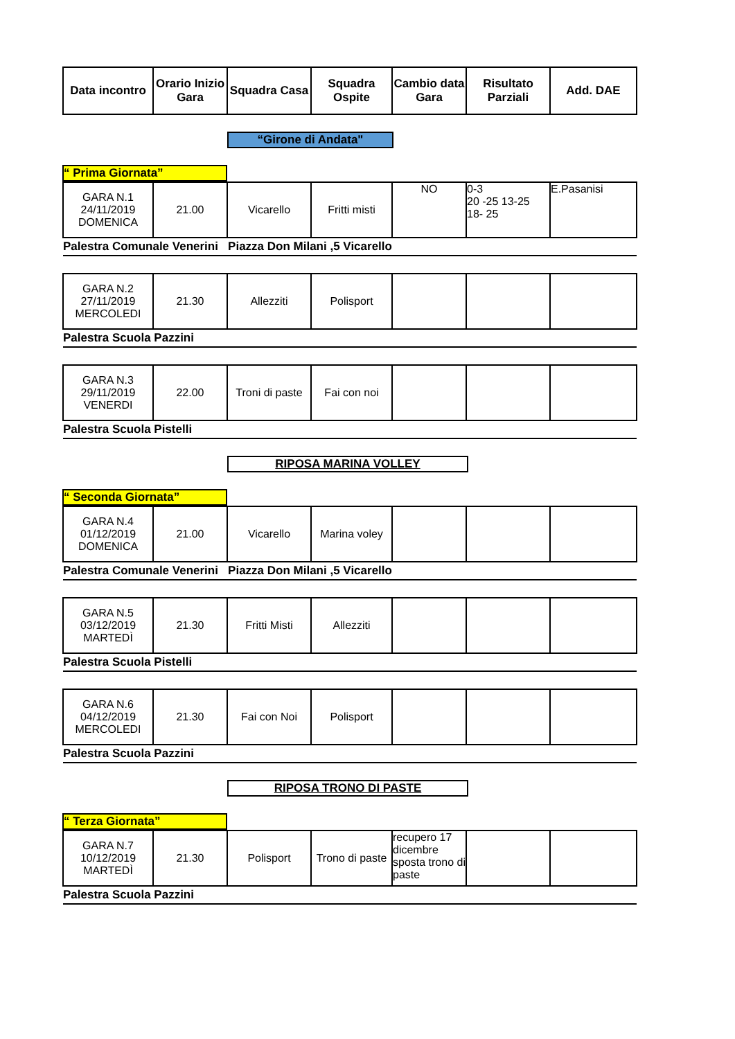| Data incontro | Orario Inizio Gara | Squadra Casa | Squadra Ospite | Cambio data Gara | Risultato Parziali | Add. DAE |
| --- | --- | --- | --- | --- | --- | --- |
“Girone di Andata"
“ Prima Giornata”
| GARA N.1 24/11/2019 DOMENICA | 21.00 | Vicarello | Fritti misti | NO | 0-3 20 -25 13-25 18- 25 | E.Pasanisi |
| Palestra Comunale Venerini Piazza Don Milani ,5 Vicarello | | | | | | |
| GARA N.2 27/11/2019 MERCOLEDI | 21.30 | Allezziti | Polisport | | | |
| Palestra Scuola Pazzini | | | | | | |
| GARA N.3 29/11/2019 VENERDI | 22.00 | Troni di paste | Fai con noi | | | |
| Palestra Scuola Pistelli | | | | | | |
RIPOSA MARINA VOLLEY
“ Seconda Giornata”
| GARA N.4 01/12/2019 DOMENICA | 21.00 | Vicarello | Marina voley | | | |
| Palestra Comunale Venerini Piazza Don Milani ,5 Vicarello | | | | | | |
| GARA N.5 03/12/2019 MARTEDÌ | 21.30 | Fritti Misti | Allezziti | | | |
| Palestra Scuola Pistelli | | | | | | |
| GARA N.6 04/12/2019 MERCOLEDI | 21.30 | Fai con Noi | Polisport | | | |
| Palestra Scuola Pazzini | | | | | | |
RIPOSA TRONO DI PASTE
“ Terza Giornata”
| GARA N.7 10/12/2019 MARTEDÌ | 21.30 | Polisport | Trono di paste | recupero 17 dicembre sposta trono di paste | | |
| Palestra Scuola Pazzini | | | | | | |